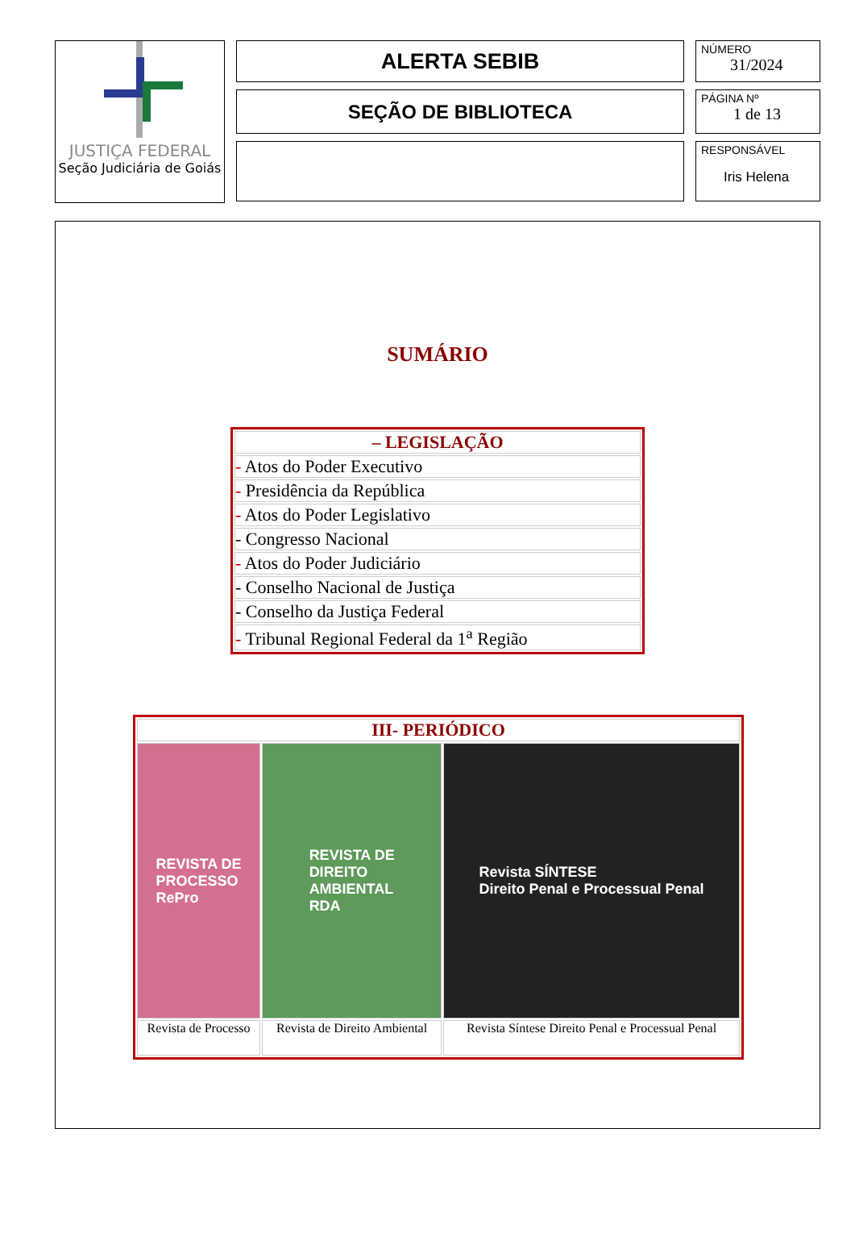JUSTIÇA FEDERAL
Seção Judiciária de Goiás
ALERTA SEBIB
SEÇÃO DE BIBLIOTECA
NÚMERO
31/2024
PÁGINA Nº
1 de 13
RESPONSÁVEL
Iris Helena
SUMÁRIO
| – LEGISLAÇÃO |
| - Atos do Poder Executivo |
| - Presidência da República |
| - Atos do Poder Legislativo |
| - Congresso Nacional |
| - Atos do Poder Judiciário |
| - Conselho Nacional de Justiça |
| - Conselho da Justiça Federal |
| - Tribunal Regional Federal da 1<sup>a</sup> Região |
| III- PERIÓDICO | | |
| REVISTA DE PROCESSO RePro | REVISTA DE DIREITO AMBIENTAL RDA | Revista SÍNTESE Direito Penal e Processual Penal |
| Revista de Processo | Revista de Direito Ambiental | Revista Síntese Direito Penal e Processual Penal |